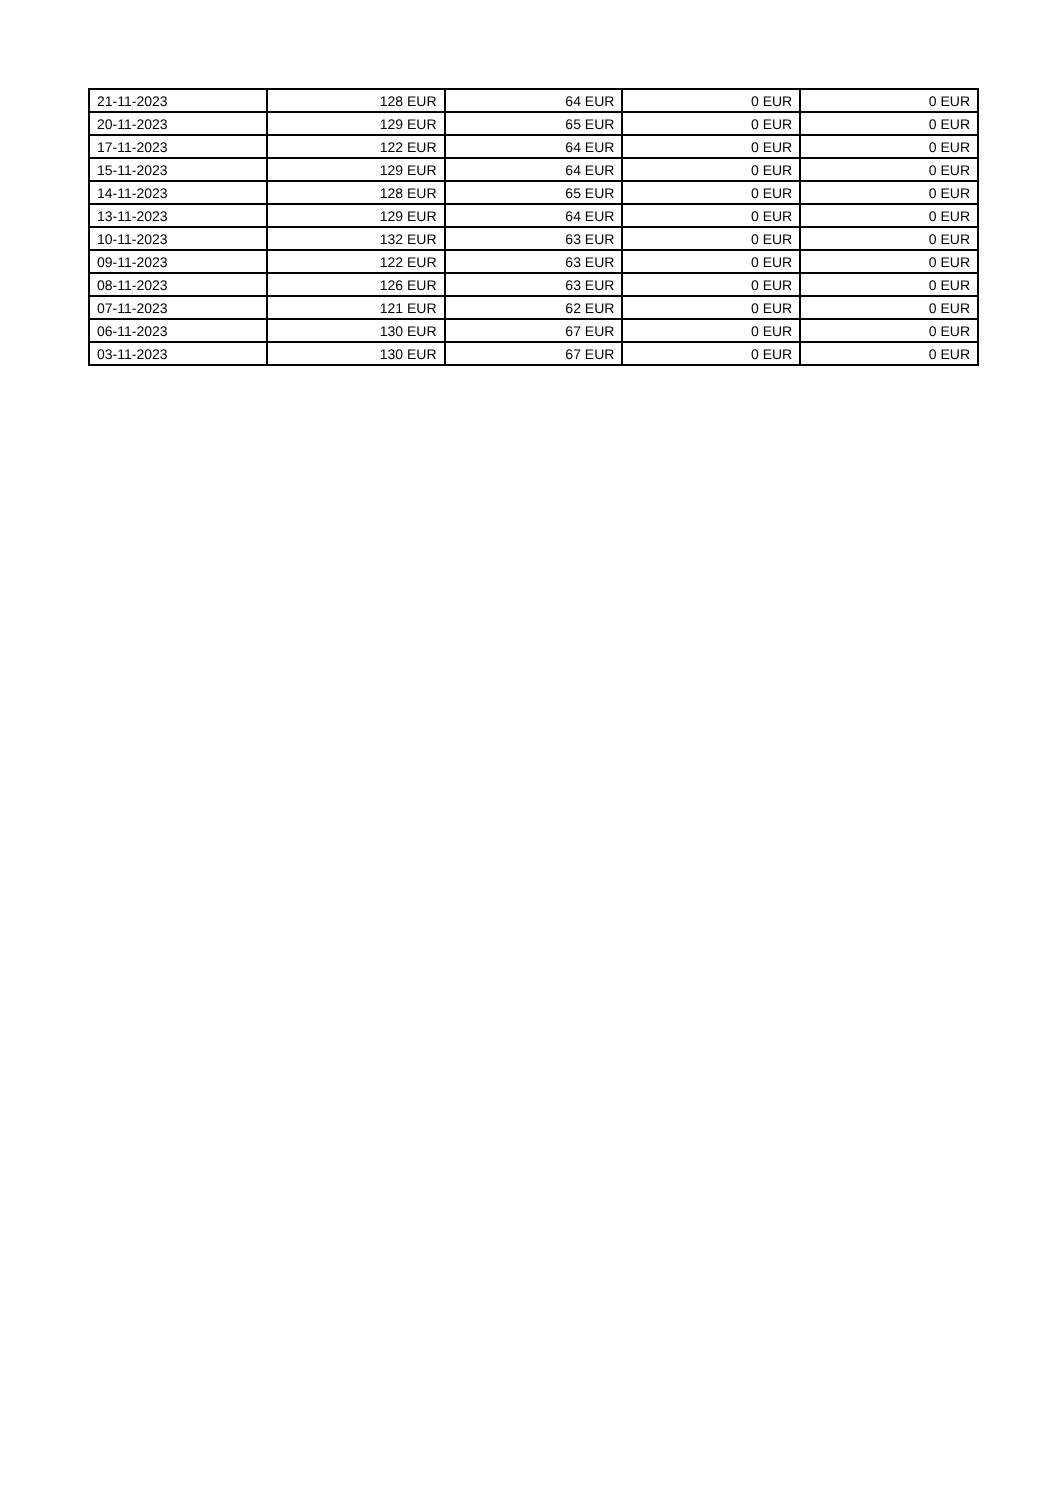| 21-11-2023 | 128 EUR | 64 EUR | 0 EUR | 0 EUR |
| 20-11-2023 | 129 EUR | 65 EUR | 0 EUR | 0 EUR |
| 17-11-2023 | 122 EUR | 64 EUR | 0 EUR | 0 EUR |
| 15-11-2023 | 129 EUR | 64 EUR | 0 EUR | 0 EUR |
| 14-11-2023 | 128 EUR | 65 EUR | 0 EUR | 0 EUR |
| 13-11-2023 | 129 EUR | 64 EUR | 0 EUR | 0 EUR |
| 10-11-2023 | 132 EUR | 63 EUR | 0 EUR | 0 EUR |
| 09-11-2023 | 122 EUR | 63 EUR | 0 EUR | 0 EUR |
| 08-11-2023 | 126 EUR | 63 EUR | 0 EUR | 0 EUR |
| 07-11-2023 | 121 EUR | 62 EUR | 0 EUR | 0 EUR |
| 06-11-2023 | 130 EUR | 67 EUR | 0 EUR | 0 EUR |
| 03-11-2023 | 130 EUR | 67 EUR | 0 EUR | 0 EUR |